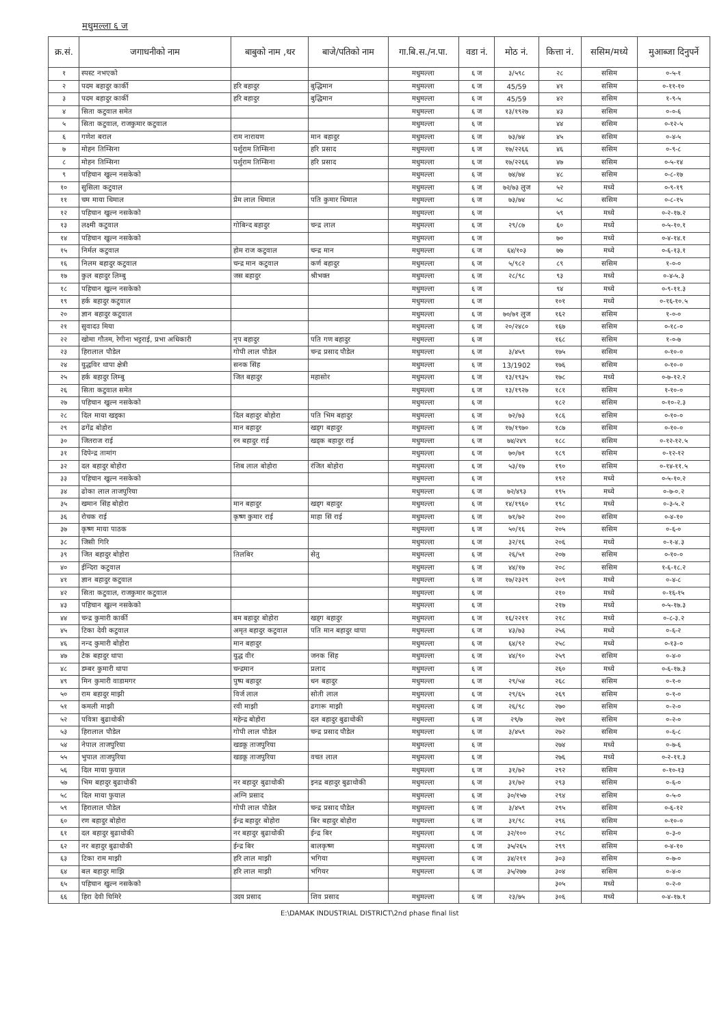मधुमल्ला ६ ज
| क्र.सं. | जगाधनीको नाम | बाबुको नाम ,थर | बाजे/पतिको नाम | गा.बि.स./न.पा. | वडा नं. | मोठ नं. | कित्ता नं. | ससिम/मध्ये | मुआब्जा दिनुपर्ने |
| --- | --- | --- | --- | --- | --- | --- | --- | --- | --- |
| १ | स्पस्ट नभएको | | | मधुमल्ला | ६ ज | ३/५९८ | २८ | ससिम | ०-५-१ |
| २ | पदम बहादुर कार्की | हरि बहादुर | बुद्धिमान | मधुमल्ला | ६ ज | 45/59 | ४१ | ससिम | ०-११-१० |
| ३ | पदम बहादुर कार्की | हरि बहादुर | बुद्धिमान | मधुमल्ला | ६ ज | 45/59 | ४२ | ससिम | १-९-५ |
| ४ | सिता कटुवाल समेत | | | मधुमल्ला | ६ ज | १३/१९२७ | ४३ | ससिम | ०-०-६ |
| ५ | सिता कटुवाल, राजकुमार कटुवाल | | | मधुमल्ला | ६ ज | | ४४ | ससिम | ०-१२-५ |
| ६ | गणेश बराल | राम नारायण | मान बहादुर | मधुमल्ला | ६ ज | ७३/७४ | ४५ | ससिम | ०-४-५ |
| ७ | मोहन तिम्सिना | पर्शुराम तिम्सिना | हरि प्रसाद | मधुमल्ला | ६ ज | १७/२२६६ | ४६ | ससिम | ०-९-८ |
| ८ | मोहन तिम्सिना | पर्शुराम तिम्सिना | हरि प्रसाद | मधुमल्ला | ६ ज | १७/२२६६ | ४७ | ससिम | ०-५-१४ |
| ९ | पहिचान खुल्न नसकेको | | | मधुमल्ला | ६ ज | ७४/७४ | ४८ | ससिम | ०-८-१७ |
| १० | सुसिला कटुवाल | | | मधुमल्ला | ६ ज | ७२/७३ लुज | ५२ | मध्ये | ०-९-१९ |
| ११ | चम माया धिमाल | प्रेम लाल धिमाल | पति कुमार धिमाल | मधुमल्ला | ६ ज | ७३/७४ | ५८ | ससिम | ०-८-१५ |
| १२ | पहिचान खुल्न नसकेको | | | मधुमल्ला | ६ ज | | ५९ | मध्ये | ०-२-१७.२ |
| १३ | लक्ष्मी कटुवाल | गोबिन्द बहादुर | चन्द्र लाल | मधुमल्ला | ६ ज | २९/८७ | ६० | मध्ये | ०-५-१०.१ |
| १४ | पहिचान खुल्न नसकेको | | | मधुमल्ला | ६ ज | | ७० | मध्ये | ०-४-१४.१ |
| १५ | निर्मल कटुवाल | होम राज कटुवाल | चन्द्र मान | मधुमल्ला | ६ ज | ६४/१०३ | ७७ | मध्ये | ०-६-१३.१ |
| १६ | निलम बहादुर कटुवाल | चन्द्र मान कटुवाल | कर्ण बहादुर | मधुमल्ला | ६ ज | ५/९८२ | ८९ | ससिम | १-०-० |
| १७ | कुल बहादुर लिम्बु | जस बहादुर | श्रीभक्त | मधुमल्ला | ६ ज | २८/९८ | ९३ | मध्ये | ०-४-५.३ |
| १८ | पहिचान खुल्न नसकेको | | | मधुमल्ला | ६ ज | | ९४ | मध्ये | ०-९-११.३ |
| १९ | हर्क बहादुर कटुवाल | | | मधुमल्ला | ६ ज | | १०१ | मध्ये | ०-१६-१०.५ |
| २० | ज्ञान बहादुर कटुवाल | | | मधुमल्ला | ६ ज | ७०/७१ लुज | १६२ | ससिम | १-०-० |
| २१ | सुवादउ मिया | | | मधुमल्ला | ६ ज | २०/२४८० | १६७ | ससिम | ०-१८-० |
| २२ | खोमा गौतम, रेगीना भट्टराई, प्रभा अधिकारी | नृप बहादुर | पति गण बहादुर | मधुमल्ला | ६ ज | | १६८ | ससिम | १-०-७ |
| २३ | हिरालाल पौडेल | गोपी लाल पौडेल | चन्द्र प्रसाद पौडेल | मधुमल्ला | ६ ज | ३/४५९ | १७५ | ससिम | ०-१०-० |
| २४ | युद्धविर थापा क्षेत्री | सनक सिंह | | मधुमल्ला | ६ ज | 13/1902 | १७६ | ससिम | ०-१०-० |
| २५ | हर्क बहादुर लिम्बु | जित बहादुर | महासोर | मधुमल्ला | ६ ज | १३/१९३५ | १७८ | मध्ये | ०-७-१२.२ |
| २६ | सिता कटुवाल समेत | | | मधुमल्ला | ६ ज | १३/१९२७ | १८१ | ससिम | १-१०-० |
| २७ | पहिचान खुल्न नसकेको | | | मधुमल्ला | ६ ज | | १८२ | ससिम | ०-१०-२.३ |
| २८ | दिल माया खड्का | दिल बहादुर बोहोरा | पति भिम बहादुर | मधुमल्ला | ६ ज | ७२/७३ | १८६ | ससिम | ०-१०-० |
| २९ | ढगेंद्र बोहोरा | मान बहादुर | खड्ग बहादुर | मधुमल्ला | ६ ज | १७/१९७० | १८७ | ससिम | ०-१०-० |
| ३० | जितराज राई | रन बहादुर राई | खड्क बहादुर राई | मधुमल्ला | ६ ज | ७४/२४९ | १८८ | ससिम | ०-१२-१२.५ |
| ३१ | दिपेन्द्र तामांग | | | मधुमल्ला | ६ ज | ७०/७१ | १८९ | ससिम | ०-१२-१२ |
| ३२ | दल बहादुर बोहोरा | शिब लाल बोहोरा | रंजित बोहोरा | मधुमल्ला | ६ ज | ५३/१७ | १९० | ससिम | ०-१४-११.५ |
| ३३ | पहिचान खुल्न नसकेको | | | मधुमल्ला | ६ ज | | १९२ | मध्ये | ०-५-१०.२ |
| ३४ | ढोका लाल ताजपुरिया | | | मधुमल्ला | ६ ज | ७२/४९३ | १९५ | मध्ये | ०-७-०.२ |
| ३५ | खमान सिंह बोहोरा | मान बहादुर | खड्ग बहादुर | मधुमल्ला | ६ ज | १४/१९६० | १९८ | मध्ये | ०-३-५.२ |
| ३६ | रोचक राई | कृष्ण कुमार राई | माहा सिं राई | मधुमल्ला | ६ ज | ७१/७२ | २०० | ससिम | ०-४-१० |
| ३७ | कृष्ण माया पाठक | | | मधुमल्ला | ६ ज | ५०/१६ | २०५ | ससिम | ०-६-० |
| ३८ | जिसी गिरि | | | मधुमल्ला | ६ ज | ३२/१६ | २०६ | मध्ये | ०-१-४.३ |
| ३९ | जित बहादुर बोहोरा | तिलबिर | सेतु | मधुमल्ला | ६ ज | २६/५१ | २०७ | ससिम | ०-१०-० |
| ४० | ईन्दिरा कटुवाल | | | मधुमल्ला | ६ ज | ४४/१७ | २०८ | ससिम | १-६-१८.२ |
| ४१ | ज्ञान बहादुर कटुवाल | | | मधुमल्ला | ६ ज | १७/२३२९ | २०९ | मध्ये | ०-४-८ |
| ४२ | सिता कटुवाल, राजकुमार कटुवाल | | | मधुमल्ला | ६ ज | | २१० | मध्ये | ०-१६-१५ |
| ४३ | पहिचान खुल्न नसकेको | | | मधुमल्ला | ६ ज | | २१७ | मध्ये | ०-५-१७.३ |
| ४४ | चन्द्र कुमारी कार्की | बम बहादुर बोहोरा | खड्ग बहादुर | मधुमल्ला | ६ ज | १६/२२११ | २१८ | मध्ये | ०-८-३.२ |
| ४५ | टिका देवी कटुवाल | अमृत बहादुर कटुवाल | पति मान बहादुर थापा | मधुमल्ला | ६ ज | ४३/७३ | २५६ | मध्ये | ०-६-२ |
| ४६ | नन्द कुमारी बोहोरा | मान बहादुर | | मधुमल्ला | ६ ज | ६४/९२ | २५८ | मध्ये | ०-१३-० |
| ४७ | टेक बहादुर थापा | युद्ध वीर | जनक सिंह | मधुमल्ला | ६ ज | ४४/९० | २५९ | ससिम | ०-४-० |
| ४८ | डम्बर कुमारी थापा | चन्द्रमान | प्रलाद | मधुमल्ला | ६ ज | | २६० | मध्ये | ०-६-१७.३ |
| ४९ | मिन कुमारी वाडामगर | पुष्प बहादुर | धन बहादुर | मधुमल्ला | ६ ज | २९/५४ | २६८ | ससिम | ०-१-० |
| ५० | राम बहादुर माझी | विर्ज लाल | सोती लाल | मधुमल्ला | ६ ज | २९/६५ | २६९ | ससिम | ०-१-० |
| ५१ | कमली माझी | रवी माझी | ढगारू माझी | मधुमल्ला | ६ ज | २६/९८ | २७० | ससिम | ०-२-० |
| ५२ | पवित्रा बुढाथोकी | महेन्द्र बोहोरा | दल बहादुर बुढाथोकी | मधुमल्ला | ६ ज | २९/७ | २७१ | ससिम | ०-२-० |
| ५३ | हिरालाल पौडेल | गोपी लाल पौडेल | चन्द्र प्रसाद पौडेल | मधुमल्ला | ६ ज | ३/४५९ | २७२ | ससिम | ०-६-८ |
| ५४ | नेपाल ताजपुरिया | खडकू ताजपुरिया | | मधुमल्ला | ६ ज | | २७४ | मध्ये | ०-७-६ |
| ५५ | भुपाल ताजपुरिया | खडकू ताजपुरिया | वचत लाल | मधुमल्ला | ६ ज | | २७६ | मध्ये | ०-२-११.३ |
| ५६ | दिल माया फुयाल | | | मधुमल्ला | ६ ज | ३१/७२ | २९२ | ससिम | ०-१०-१३ |
| ५७ | भिम बहादुर बुढाथोकी | नर बहादुर बुढाथोकी | इनद्र बहादुर बुढाथोकी | मधुमल्ला | ६ ज | ३१/७२ | २९३ | ससिम | ०-६-० |
| ५८ | दिल माया फुयाल | अग्नि प्रसाद | | मधुमल्ला | ६ ज | ३०/१५७ | २९४ | ससिम | ०-५-० |
| ५९ | हिरालाल पौडेल | गोपी लाल पौडेल | चन्द्र प्रसाद पौडेल | मधुमल्ला | ६ ज | ३/४५९ | २९५ | ससिम | ०-६-१२ |
| ६० | रण बहादुर बोहोरा | ईन्द्र बहादुर बोहोरा | बिर बहादुर बोहोरा | मधुमल्ला | ६ ज | ३१/९८ | २९६ | ससिम | ०-१०-० |
| ६१ | दल बहादुर बुढाथोकी | नर बहादुर बुढाथोकी | ईन्द्र बिर | मधुमल्ला | ६ ज | ३२/१०० | २९८ | ससिम | ०-३-० |
| ६२ | नर बहादुर बुढाथोकी | ईन्द्र बिर | बालकृष्ण | मधुमल्ला | ६ ज | ३५/२६५ | २९९ | ससिम | ०-४-१० |
| ६३ | टिका राम माझी | हरि लाल माझी | भगिया | मधुमल्ला | ६ ज | ३४/२११ | ३०३ | ससिम | ०-७-० |
| ६४ | बल बहादुर माझि | हरि लाल माझी | भगियर | मधुमल्ला | ६ ज | ३५/२७७ | ३०४ | ससिम | ०-४-० |
| ६५ | पहिचान खुल्न नसकेको | | | | | | ३०५ | मध्ये | ०-२-० |
| ६६ | हिरा देवी घिमिरे | उदय प्रसाद | शिव प्रसाद | मधुमल्ला | ६ ज | २३/७५ | ३०६ | मध्ये | ०-४-१७.१ |
E:\DAMAK INDUSTRIAL DISTRICT\2nd phase final list